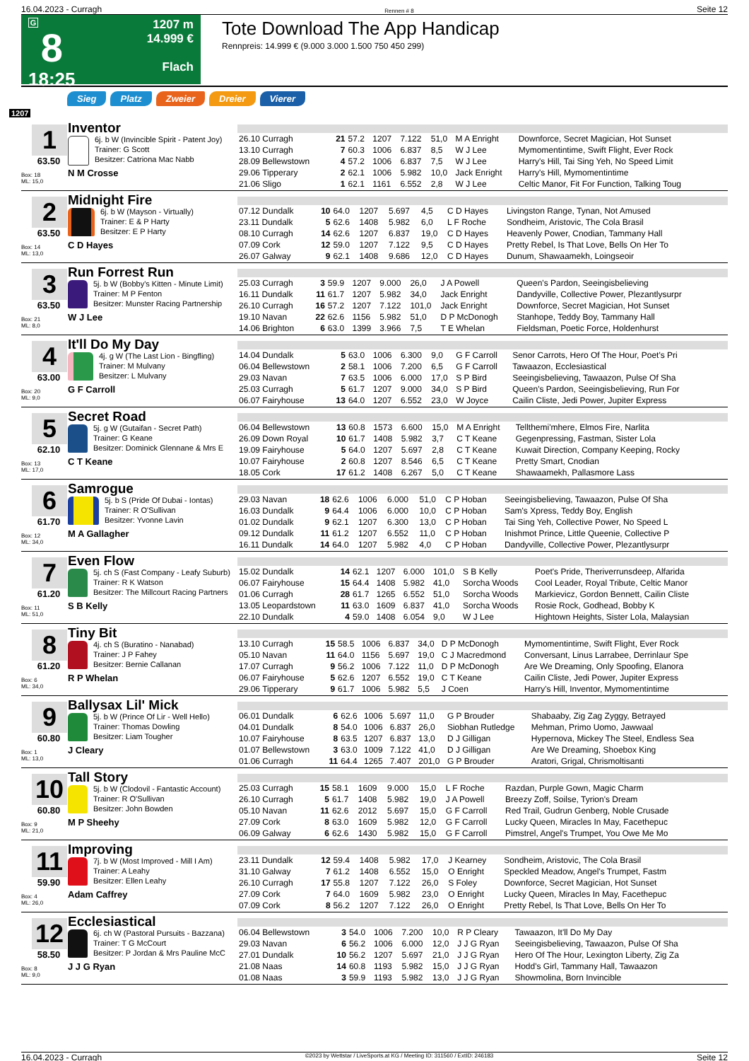16.04.2023 - Curragh Rennen # 8 Seite 12
G
8
18:25
1207 m
14.999 €
Flach
Tote Download The App Handicap
Rennpreis: 14.999 € (9.000 3.000 1.500 750 450 299)
Sieg Platz Zweier Dreier Vierer
1207
1
63.50
Box: 18
ML: 15,0
Inventor
6j. b W (Invincible Spirit - Patent Joy)
Trainer: G Scott
Besitzer: Catriona Mac Nabb
N M Crosse
| 26.10 Curragh | 21 | 57.2 | 1207 | 7.122 | 51,0 | M A Enright | Downforce, Secret Magician, Hot Sunset |
| 13.10 Curragh | 7 | 60.3 | 1006 | 6.837 | 8,5 | W J Lee | Mymomentintime, Swift Flight, Ever Rock |
| 28.09 Bellewstown | 4 | 57.2 | 1006 | 6.837 | 7,5 | W J Lee | Harry's Hill, Tai Sing Yeh, No Speed Limit |
| 29.06 Tipperary | 2 | 62.1 | 1006 | 5.982 | 10,0 | Jack Enright | Harry's Hill, Mymomentintime |
| 21.06 Sligo | 1 | 62.1 | 1161 | 6.552 | 2,8 | W J Lee | Celtic Manor, Fit For Function, Talking Toug |
2
63.50
Box: 14
ML: 13,0
Midnight Fire
6j. b W (Mayson - Virtually)
Trainer: E & P Harty
Besitzer: E P Harty
C D Hayes
| 07.12 Dundalk | 10 | 64.0 | 1207 | 5.697 | 4,5 | C D Hayes | Livingston Range, Tynan, Not Amused |
| 23.11 Dundalk | 5 | 62.6 | 1408 | 5.982 | 6,0 | L F Roche | Sondheim, Aristovic, The Cola Brasil |
| 08.10 Curragh | 14 | 62.6 | 1207 | 6.837 | 19,0 | C D Hayes | Heavenly Power, Cnodian, Tammany Hall |
| 07.09 Cork | 12 | 59.0 | 1207 | 7.122 | 9,5 | C D Hayes | Pretty Rebel, Is That Love, Bells On Her To |
| 26.07 Galway | 9 | 62.1 | 1408 | 9.686 | 12,0 | C D Hayes | Dunum, Shawaamekh, Loingseoir |
3
63.50
Box: 21
ML: 8,0
Run Forrest Run
5j. b W (Bobby's Kitten - Minute Limit)
Trainer: M P Fenton
Besitzer: Munster Racing Partnership
W J Lee
| 25.03 Curragh | 3 | 59.9 | 1207 | 9.000 | 26,0 | J A Powell | Queen's Pardon, Seeingisbelieving |
| 16.11 Dundalk | 11 | 61.7 | 1207 | 5.982 | 34,0 | Jack Enright | Dandyville, Collective Power, Plezantlysurpr |
| 26.10 Curragh | 16 | 57.2 | 1207 | 7.122 | 101,0 | Jack Enright | Downforce, Secret Magician, Hot Sunset |
| 19.10 Navan | 22 | 62.6 | 1156 | 5.982 | 51,0 | D P McDonogh | Stanhope, Teddy Boy, Tammany Hall |
| 14.06 Brighton | 6 | 63.0 | 1399 | 3.966 | 7,5 | T E Whelan | Fieldsman, Poetic Force, Holdenhurst |
4
63.00
Box: 20
ML: 9,0
It'll Do My Day
4j. g W (The Last Lion - Bingfling)
Trainer: M Mulvany
Besitzer: L Mulvany
G F Carroll
| 14.04 Dundalk | 5 | 63.0 | 1006 | 6.300 | 9,0 | G F Carroll | Senor Carrots, Hero Of The Hour, Poet's Pri |
| 06.04 Bellewstown | 2 | 58.1 | 1006 | 7.200 | 6,5 | G F Carroll | Tawaazon, Ecclesiastical |
| 29.03 Navan | 7 | 63.5 | 1006 | 6.000 | 17,0 | S P Bird | Seeingisbelieving, Tawaazon, Pulse Of Sha |
| 25.03 Curragh | 5 | 61.7 | 1207 | 9.000 | 34,0 | S P Bird | Queen's Pardon, Seeingisbelieving, Run For |
| 06.07 Fairyhouse | 13 | 64.0 | 1207 | 6.552 | 23,0 | W Joyce | Cailin Cliste, Jedi Power, Jupiter Express |
5
62.10
Box: 13
ML: 17,0
Secret Road
5j. g W (Gutaifan - Secret Path)
Trainer: G Keane
Besitzer: Dominick Glennane & Mrs E
C T Keane
| 06.04 Bellewstown | 13 | 60.8 | 1573 | 6.600 | 15,0 | M A Enright | Tellthemi'mhere, Elmos Fire, Narlita |
| 26.09 Down Royal | 10 | 61.7 | 1408 | 5.982 | 3,7 | C T Keane | Gegenpressing, Fastman, Sister Lola |
| 19.09 Fairyhouse | 5 | 64.0 | 1207 | 5.697 | 2,8 | C T Keane | Kuwait Direction, Company Keeping, Rocky |
| 10.07 Fairyhouse | 2 | 60.8 | 1207 | 8.546 | 6,5 | C T Keane | Pretty Smart, Cnodian |
| 18.05 Cork | 17 | 61.2 | 1408 | 6.267 | 5,0 | C T Keane | Shawaamekh, Pallasmore Lass |
6
61.70
Box: 12
ML: 34,0
Samrogue
5j. b S (Pride Of Dubai - Iontas)
Trainer: R O'Sullivan
Besitzer: Yvonne Lavin
M A Gallagher
| 29.03 Navan | 18 | 62.6 | 1006 | 6.000 | 51,0 | C P Hoban | Seeingisbelieving, Tawaazon, Pulse Of Sha |
| 16.03 Dundalk | 9 | 64.4 | 1006 | 6.000 | 10,0 | C P Hoban | Sam's Xpress, Teddy Boy, English |
| 01.02 Dundalk | 9 | 62.1 | 1207 | 6.300 | 13,0 | C P Hoban | Tai Sing Yeh, Collective Power, No Speed L |
| 09.12 Dundalk | 11 | 61.2 | 1207 | 6.552 | 11,0 | C P Hoban | Inishmot Prince, Little Queenie, Collective P |
| 16.11 Dundalk | 14 | 64.0 | 1207 | 5.982 | 4,0 | C P Hoban | Dandyville, Collective Power, Plezantlysurpr |
7
61.20
Box: 11
ML: 51,0
Even Flow
5j. ch S (Fast Company - Leafy Suburb)
Trainer: R K Watson
Besitzer: The Millcourt Racing Partners
S B Kelly
| 15.02 Dundalk | 14 | 62.1 | 1207 | 6.000 | 101,0 | S B Kelly | Poet's Pride, Theriverrunsdeep, Alfarida |
| 06.07 Fairyhouse | 15 | 64.4 | 1408 | 5.982 | 41,0 | Sorcha Woods | Cool Leader, Royal Tribute, Celtic Manor |
| 01.06 Curragh | 28 | 61.7 | 1265 | 6.552 | 51,0 | Sorcha Woods | Markievicz, Gordon Bennett, Cailin Cliste |
| 13.05 Leopardstown | 11 | 63.0 | 1609 | 6.837 | 41,0 | Sorcha Woods | Rosie Rock, Godhead, Bobby K |
| 22.10 Dundalk | 4 | 59.0 | 1408 | 6.054 | 9,0 | W J Lee | Hightown Heights, Sister Lola, Malaysian |
8
61.20
Box: 6
ML: 34,0
Tiny Bit
4j. ch S (Buratino - Nanabad)
Trainer: J P Fahey
Besitzer: Bernie Callanan
R P Whelan
| 13.10 Curragh | 15 | 58.5 | 1006 | 6.837 | 34,0 | D P McDonogh | Mymomentintime, Swift Flight, Ever Rock |
| 05.10 Navan | 11 | 64.0 | 1156 | 5.697 | 19,0 | C J Macredmond | Conversant, Linus Larrabee, Derrinlaur Spe |
| 17.07 Curragh | 9 | 56.2 | 1006 | 7.122 | 11,0 | D P McDonogh | Are We Dreaming, Only Spoofing, Elanora |
| 06.07 Fairyhouse | 5 | 62.6 | 1207 | 6.552 | 19,0 | C T Keane | Cailin Cliste, Jedi Power, Jupiter Express |
| 29.06 Tipperary | 9 | 61.7 | 1006 | 5.982 | 5,5 | J Coen | Harry's Hill, Inventor, Mymomentintime |
9
60.80
Box: 1
ML: 13,0
Ballysax Lil' Mick
5j. b W (Prince Of Lir - Well Hello)
Trainer: Thomas Dowling
Besitzer: Liam Tougher
J Cleary
| 06.01 Dundalk | 6 | 62.6 | 1006 | 5.697 | 11,0 | G P Brouder | Shabaaby, Zig Zag Zyggy, Betrayed |
| 04.01 Dundalk | 8 | 54.0 | 1006 | 6.837 | 26,0 | Siobhan Rutledge | Mehman, Primo Uomo, Jawwaal |
| 10.07 Fairyhouse | 8 | 63.5 | 1207 | 6.837 | 13,0 | D J Gilligan | Hypernova, Mickey The Steel, Endless Sea |
| 01.07 Bellewstown | 3 | 63.0 | 1009 | 7.122 | 41,0 | D J Gilligan | Are We Dreaming, Shoebox King |
| 01.06 Curragh | 11 | 64.4 | 1265 | 7.407 | 201,0 | G P Brouder | Aratori, Grigal, Chrismoltisanti |
10
60.80
Box: 9
ML: 21,0
Tall Story
5j. b W (Clodovil - Fantastic Account)
Trainer: R O'Sullivan
Besitzer: John Bowden
M P Sheehy
| 25.03 Curragh | 15 | 58.1 | 1609 | 9.000 | 15,0 | L F Roche | Razdan, Purple Gown, Magic Charm |
| 26.10 Curragh | 5 | 61.7 | 1408 | 5.982 | 19,0 | J A Powell | Breezy Zoff, Soilse, Tyrion's Dream |
| 05.10 Navan | 11 | 62.6 | 2012 | 5.697 | 15,0 | G F Carroll | Red Trail, Gudrun Genberg, Noble Crusade |
| 27.09 Cork | 8 | 63.0 | 1609 | 5.982 | 12,0 | G F Carroll | Lucky Queen, Miracles In May, Facethepuc |
| 06.09 Galway | 6 | 62.6 | 1430 | 5.982 | 15,0 | G F Carroll | Pimstrel, Angel's Trumpet, You Owe Me Mo |
11
59.90
Box: 4
ML: 26,0
Improving
7j. b W (Most Improved - Mill I Am)
Trainer: A Leahy
Besitzer: Ellen Leahy
Adam Caffrey
| 23.11 Dundalk | 12 | 59.4 | 1408 | 5.982 | 17,0 | J Kearney | Sondheim, Aristovic, The Cola Brasil |
| 31.10 Galway | 7 | 61.2 | 1408 | 6.552 | 15,0 | O Enright | Speckled Meadow, Angel's Trumpet, Fastm |
| 26.10 Curragh | 17 | 55.8 | 1207 | 7.122 | 26,0 | S Foley | Downforce, Secret Magician, Hot Sunset |
| 27.09 Cork | 7 | 64.0 | 1609 | 5.982 | 23,0 | O Enright | Lucky Queen, Miracles In May, Facethepuc |
| 07.09 Cork | 8 | 56.2 | 1207 | 7.122 | 26,0 | O Enright | Pretty Rebel, Is That Love, Bells On Her To |
12
58.50
Box: 8
ML: 9,0
Ecclesiastical
6j. ch W (Pastoral Pursuits - Bazzana)
Trainer: T G McCourt
Besitzer: P Jordan & Mrs Pauline McC
J J G Ryan
| 06.04 Bellewstown | 3 | 54.0 | 1006 | 7.200 | 10,0 | R P Cleary | Tawaazon, It'll Do My Day |
| 29.03 Navan | 6 | 56.2 | 1006 | 6.000 | 12,0 | J J G Ryan | Seeingisbelieving, Tawaazon, Pulse Of Sha |
| 27.01 Dundalk | 10 | 56.2 | 1207 | 5.697 | 21,0 | J J G Ryan | Hero Of The Hour, Lexington Liberty, Zig Za |
| 21.08 Naas | 14 | 60.8 | 1193 | 5.982 | 15,0 | J J G Ryan | Hodd's Girl, Tammany Hall, Tawaazon |
| 01.08 Naas | 3 | 59.9 | 1193 | 5.982 | 13,0 | J J G Ryan | Showmolina, Born Invincible |
16.04.2023 - Curragh ©2023 by Wettstar / LiveSports.at KG / Meeting ID: 311560 / ExtID: 246183 Seite 12